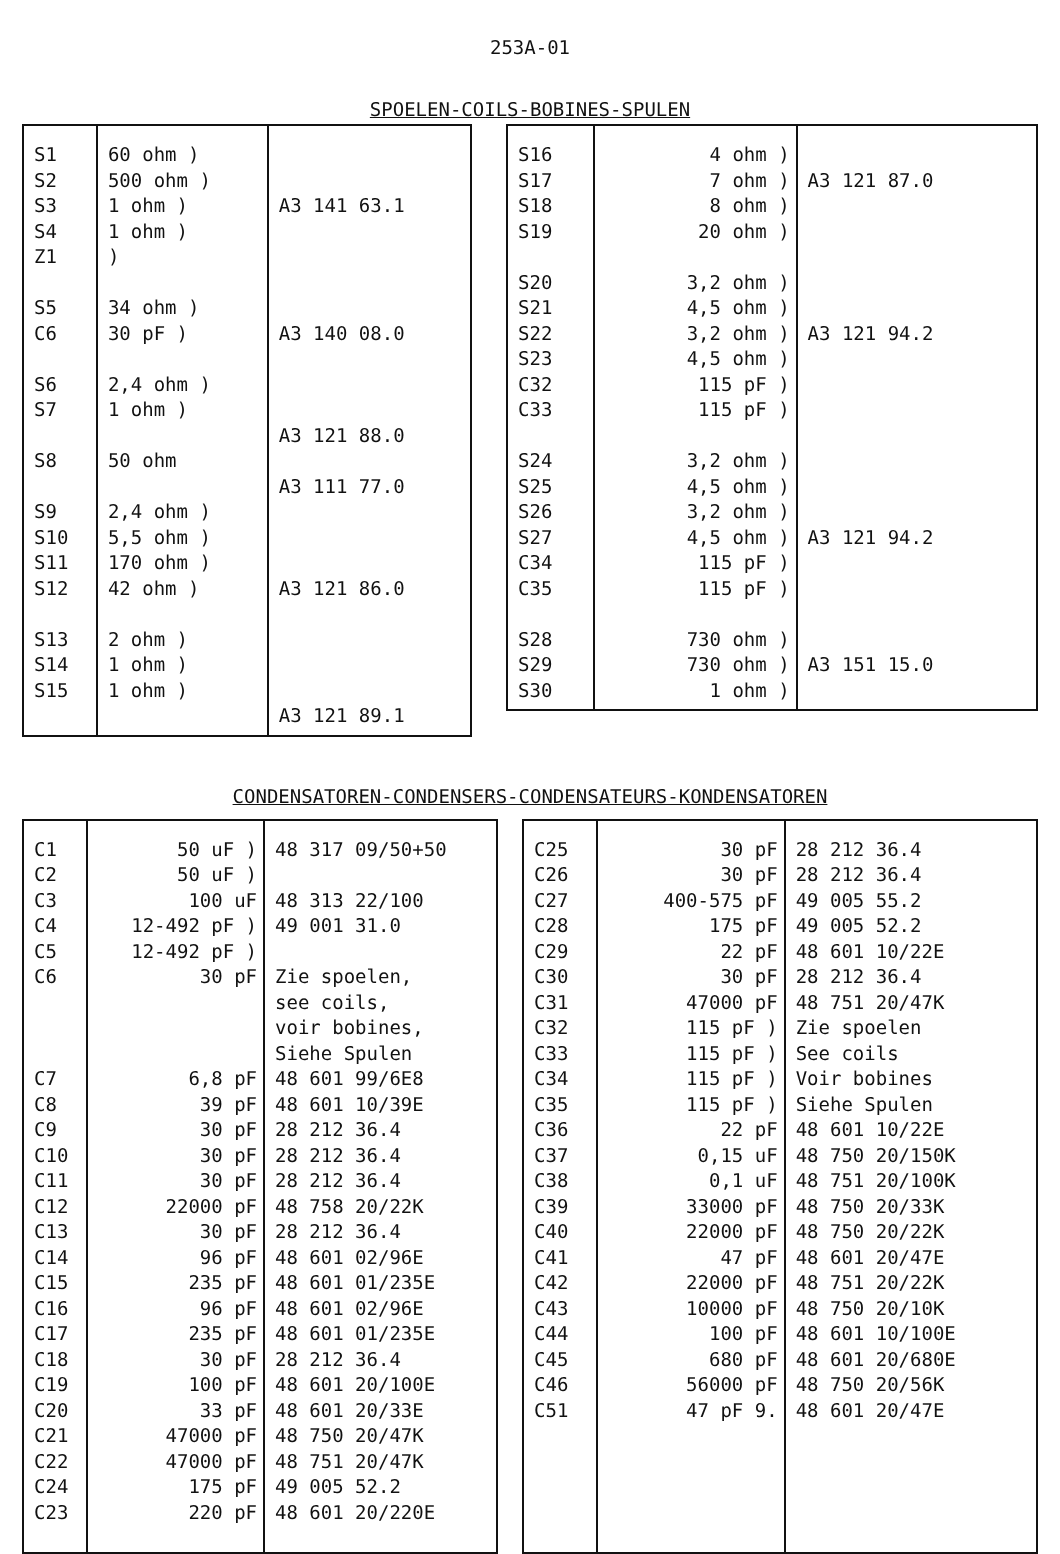253A-01
SPOELEN-COILS-BOBINES-SPULEN
| S1 S2 S3 S4 Z1 S5 C6 S6 S7 S8 S9 S10 S11 S12 S13 S14 S15 | 60 ohm ) 500 ohm ) 1 ohm ) 1 ohm ) ) 34 ohm ) 30 pF ) 2,4 ohm ) 1 ohm ) 50 ohm 2,4 ohm ) 5,5 ohm ) 170 ohm ) 42 ohm ) 2 ohm ) 1 ohm ) 1 ohm ) | A3 141 63.1 A3 140 08.0 A3 121 88.0 A3 111 77.0 A3 121 86.0 A3 121 89.1 |
| S16 S17 S18 S19 S20 S21 S22 S23 C32 C33 S24 S25 S26 S27 C34 C35 S28 S29 S30 | 4 ohm ) 7 ohm ) 8 ohm ) 20 ohm ) 3,2 ohm ) 4,5 ohm ) 3,2 ohm ) 4,5 ohm ) 115 pF ) 115 pF ) 3,2 ohm ) 4,5 ohm ) 3,2 ohm ) 4,5 ohm ) 115 pF ) 115 pF ) 730 ohm ) 730 ohm ) 1 ohm ) | A3 121 87.0 A3 121 94.2 A3 121 94.2 A3 151 15.0 |
CONDENSATOREN-CONDENSERS-CONDENSATEURS-KONDENSATOREN
| C1 C2 C3 C4 C5 C6 C7 C8 C9 C10 C11 C12 C13 C14 C15 C16 C17 C18 C19 C20 C21 C22 C24 C23 | 50 uF ) 50 uF ) 100 uF 12-492 pF ) 12-492 pF ) 30 pF 6,8 pF 39 pF 30 pF 30 pF 30 pF 22000 pF 30 pF 96 pF 235 pF 96 pF 235 pF 30 pF 100 pF 33 pF 47000 pF 47000 pF 175 pF 220 pF | 48 317 09/50+50 48 313 22/100 49 001 31.0 Zie spoelen, see coils, voir bobines, Siehe Spulen 48 601 99/6E8 48 601 10/39E 28 212 36.4 28 212 36.4 28 212 36.4 48 758 20/22K 28 212 36.4 48 601 02/96E 48 601 01/235E 48 601 02/96E 48 601 01/235E 28 212 36.4 48 601 20/100E 48 601 20/33E 48 750 20/47K 48 751 20/47K 49 005 52.2 48 601 20/220E |
| C25 C26 C27 C28 C29 C30 C31 C32 C33 C34 C35 C36 C37 C38 C39 C40 C41 C42 C43 C44 C45 C46 C51 | 30 pF 30 pF 400-575 pF 175 pF 22 pF 30 pF 47000 pF 115 pF ) 115 pF ) 115 pF ) 115 pF ) 22 pF 0,15 uF 0,1 uF 33000 pF 22000 pF 47 pF 22000 pF 10000 pF 100 pF 680 pF 56000 pF 47 pF 9. | 28 212 36.4 28 212 36.4 49 005 55.2 49 005 52.2 48 601 10/22E 28 212 36.4 48 751 20/47K Zie spoelen See coils Voir bobines Siehe Spulen 48 601 10/22E 48 750 20/150K 48 751 20/100K 48 750 20/33K 48 750 20/22K 48 601 20/47E 48 751 20/22K 48 750 20/10K 48 601 10/100E 48 601 20/680E 48 750 20/56K 48 601 20/47E |